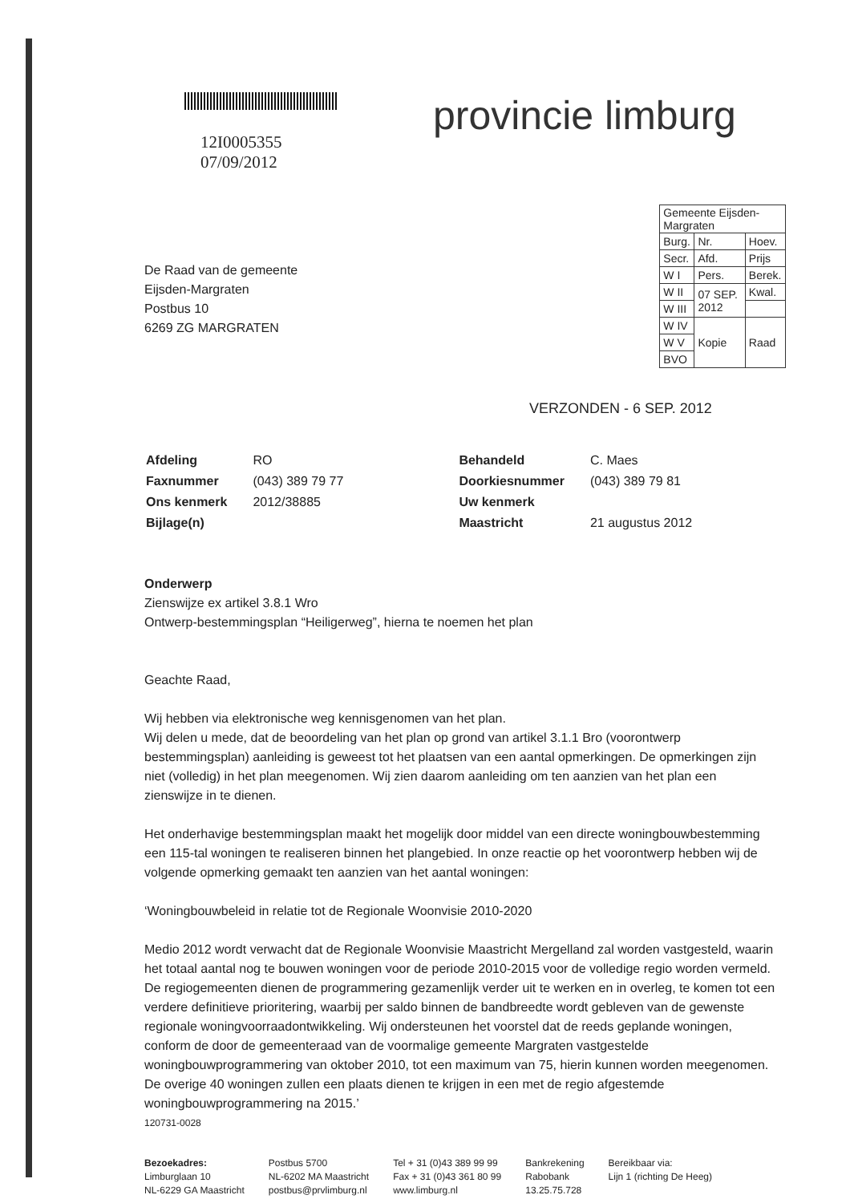12I0005355
07/09/2012
provincie limburg
De Raad van de gemeente
Eijsden-Margraten
Postbus 10
6269 ZG MARGRATEN
| Gemeente Eijsden-Margraten | | |
| Burg. | Nr. | Hoev. |
| Secr. | Afd. | Prijs |
| W I | Pers. | Berek. |
| W II | 07 SEP. 2012 | Kwal. |
| W III | | |
| W IV | Kopie | Raad |
| W V | | |
| BVO | | |
VERZONDEN - 6 SEP. 2012
| Afdeling | RO |
| Faxnummer | (043) 389 79 77 |
| Ons kenmerk | 2012/38885 |
| Bijlage(n) | |
| Behandeld | C. Maes |
| Doorkiesnummer | (043) 389 79 81 |
| Uw kenmerk | |
| Maastricht | 21 augustus 2012 |
Onderwerp
Zienswijze ex artikel 3.8.1 Wro
Ontwerp-bestemmingsplan “Heiligerweg”, hierna te noemen het plan
Geachte Raad,
Wij hebben via elektronische weg kennisgenomen van het plan.
Wij delen u mede, dat de beoordeling van het plan op grond van artikel 3.1.1 Bro (voorontwerp bestemmingsplan) aanleiding is geweest tot het plaatsen van een aantal opmerkingen. De opmerkingen zijn niet (volledig) in het plan meegenomen. Wij zien daarom aanleiding om ten aanzien van het plan een zienswijze in te dienen.
Het onderhavige bestemmingsplan maakt het mogelijk door middel van een directe woningbouwbestemming een 115-tal woningen te realiseren binnen het plangebied. In onze reactie op het voorontwerp hebben wij de volgende opmerking gemaakt ten aanzien van het aantal woningen:
‘Woningbouwbeleid in relatie tot de Regionale Woonvisie 2010-2020
Medio 2012 wordt verwacht dat de Regionale Woonvisie Maastricht Mergelland zal worden vastgesteld, waarin het totaal aantal nog te bouwen woningen voor de periode 2010-2015 voor de volledige regio worden vermeld. De regiogemeenten dienen de programmering gezamenlijk verder uit te werken en in overleg, te komen tot een verdere definitieve prioritering, waarbij per saldo binnen de bandbreedte wordt gebleven van de gewenste regionale woningvoorraadontwikkeling. Wij ondersteunen het voorstel dat de reeds geplande woningen, conform de door de gemeenteraad van de voormalige gemeente Margraten vastgestelde woningbouwprogrammering van oktober 2010, tot een maximum van 75, hierin kunnen worden meegenomen. De overige 40 woningen zullen een plaats dienen te krijgen in een met de regio afgestemde woningbouwprogrammering na 2015.’
120731-0028
Bezoekadres:
Limburglaan 10
NL-6229 GA Maastricht
Postbus 5700
NL-6202 MA Maastricht
postbus@prvlimburg.nl
Tel + 31 (0)43 389 99 99
Fax + 31 (0)43 361 80 99
www.limburg.nl
Bankrekening
Rabobank
13.25.75.728
Bereikbaar via:
Lijn 1 (richting De Heeg)